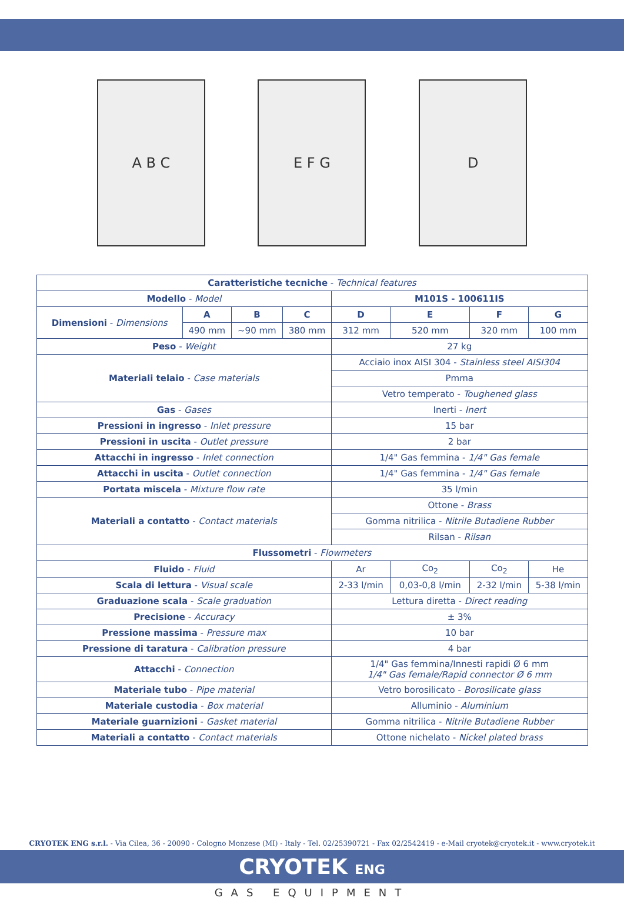A B C E F G D
| Caratteristiche tecniche - Technical features | | | | | | | |
| Modello - Model | | | | M101S - 100611IS | | | |
| Dimensioni - Dimensions | A | B | C | D | E | F | G |
| | 490 mm | ~90 mm | 380 mm | 312 mm | 520 mm | 320 mm | 100 mm |
| Peso - Weight | | | | 27 kg | | | |
| Materiali telaio - Case materials | | | | Acciaio inox AISI 304 - Stainless steel AISI304 | | | |
| | | | | Pmma | | | |
| | | | | Vetro temperato - Toughened glass | | | |
| Gas - Gases | | | | Inerti - Inert | | | |
| Pressioni in ingresso - Inlet pressure | | | | 15 bar | | | |
| Pressioni in uscita - Outlet pressure | | | | 2 bar | | | |
| Attacchi in ingresso - Inlet connection | | | | 1/4" Gas femmina - 1/4" Gas female | | | |
| Attacchi in uscita - Outlet connection | | | | 1/4" Gas femmina - 1/4" Gas female | | | |
| Portata miscela - Mixture flow rate | | | | 35 l/min | | | |
| Materiali a contatto - Contact materials | | | | Ottone - Brass | | | |
| | | | | Gomma nitrilica - Nitrile Butadiene Rubber | | | |
| | | | | Rilsan - Rilsan | | | |
| Flussometri - Flowmeters | | | | | | | |
| Fluido - Fluid | | | | Ar | Co<sub>2</sub> | Co<sub>2</sub> | He |
| Scala di lettura - Visual scale | | | | 2-33 l/min | 0,03-0,8 l/min | 2-32 l/min | 5-38 l/min |
| Graduazione scala - Scale graduation | | | | Lettura diretta - Direct reading | | | |
| Precisione - Accuracy | | | | ± 3% | | | |
| Pressione massima - Pressure max | | | | 10 bar | | | |
| Pressione di taratura - Calibration pressure | | | | 4 bar | | | |
| Attacchi - Connection | | | | 1/4" Gas femmina/Innesti rapidi Ø 6 mm 1/4" Gas female/Rapid connector Ø 6 mm | | | |
| Materiale tubo - Pipe material | | | | Vetro borosilicato - Borosilicate glass | | | |
| Materiale custodia - Box material | | | | Alluminio - Aluminium | | | |
| Materiale guarnizioni - Gasket material | | | | Gomma nitrilica - Nitrile Butadiene Rubber | | | |
| Materiali a contatto - Contact materials | | | | Ottone nichelato - Nickel plated brass | | | |
CRYOTEK ENG s.r.l. - Via Cilea, 36 - 20090 - Cologno Monzese (MI) - Italy - Tel. 02/25390721 - Fax 02/2542419 - e-Mail cryotek@cryotek.it - www.cryotek.it
CRYOTEK ENG
GAS EQUIPMENT